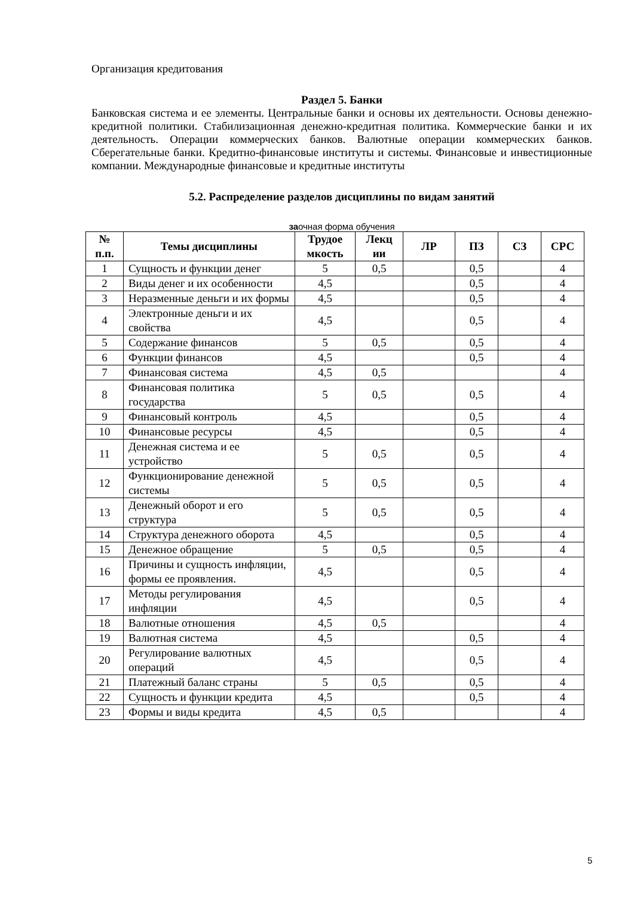Организация кредитования
Раздел 5. Банки
Банковская система и ее элементы. Центральные банки и основы их деятельности. Основы денежно-кредитной политики. Стабилизационная денежно-кредитная политика. Коммерческие банки и их деятельность. Операции коммерческих банков. Валютные операции коммерческих банков. Сберегательные банки. Кредитно-финансовые институты и системы. Финансовые и инвестиционные компании. Международные финансовые и кредитные институты
5.2. Распределение разделов дисциплины по видам занятий
заочная форма обучения
| № п.п. | Темы дисциплины | Трудое мкость | Лекц ии | ЛР | ПЗ | СЗ | СРС |
| --- | --- | --- | --- | --- | --- | --- | --- |
| 1 | Сущность и функции денег | 5 | 0,5 | | 0,5 | | 4 |
| 2 | Виды денег и их особенности | 4,5 | | | 0,5 | | 4 |
| 3 | Неразменные деньги и их формы | 4,5 | | | 0,5 | | 4 |
| 4 | Электронные деньги и их свойства | 4,5 | | | 0,5 | | 4 |
| 5 | Содержание финансов | 5 | 0,5 | | 0,5 | | 4 |
| 6 | Функции финансов | 4,5 | | | 0,5 | | 4 |
| 7 | Финансовая система | 4,5 | 0,5 | | | | 4 |
| 8 | Финансовая политика государства | 5 | 0,5 | | 0,5 | | 4 |
| 9 | Финансовый контроль | 4,5 | | | 0,5 | | 4 |
| 10 | Финансовые ресурсы | 4,5 | | | 0,5 | | 4 |
| 11 | Денежная система и ее устройство | 5 | 0,5 | | 0,5 | | 4 |
| 12 | Функционирование денежной системы | 5 | 0,5 | | 0,5 | | 4 |
| 13 | Денежный оборот и его структура | 5 | 0,5 | | 0,5 | | 4 |
| 14 | Структура денежного оборота | 4,5 | | | 0,5 | | 4 |
| 15 | Денежное обращение | 5 | 0,5 | | 0,5 | | 4 |
| 16 | Причины и сущность инфляции, формы ее проявления. | 4,5 | | | 0,5 | | 4 |
| 17 | Методы регулирования инфляции | 4,5 | | | 0,5 | | 4 |
| 18 | Валютные отношения | 4,5 | 0,5 | | | | 4 |
| 19 | Валютная система | 4,5 | | | 0,5 | | 4 |
| 20 | Регулирование валютных операций | 4,5 | | | 0,5 | | 4 |
| 21 | Платежный баланс страны | 5 | 0,5 | | 0,5 | | 4 |
| 22 | Сущность и функции кредита | 4,5 | | | 0,5 | | 4 |
| 23 | Формы и виды кредита | 4,5 | 0,5 | | | | 4 |
5